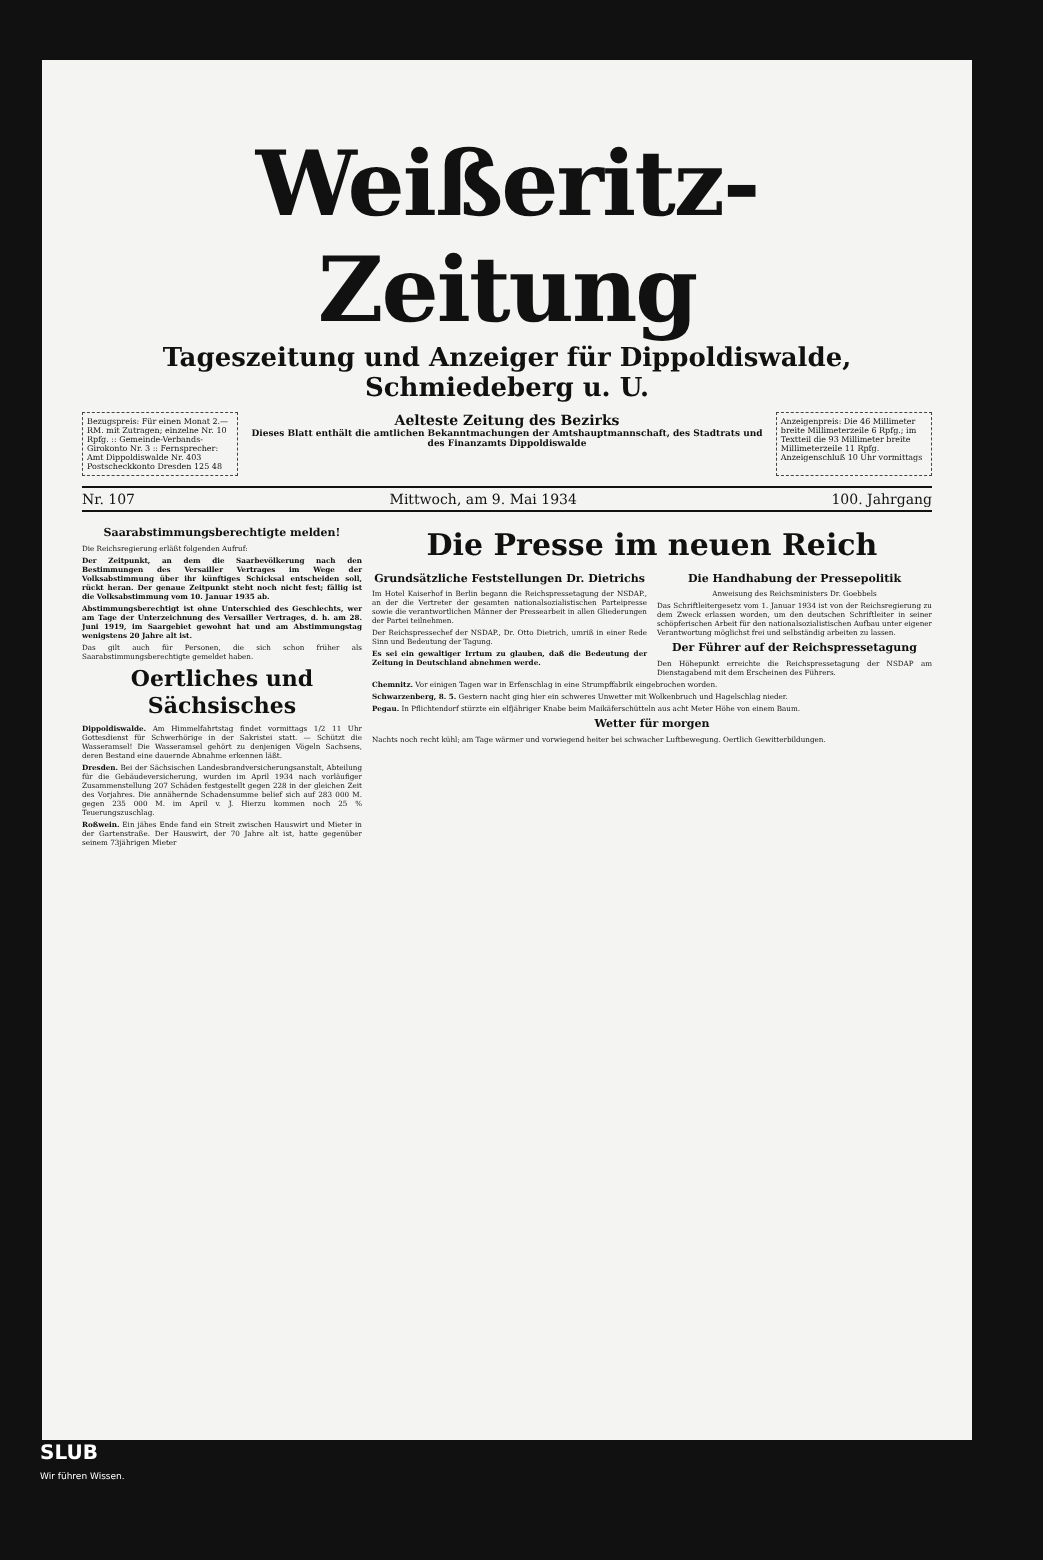Weißeritz-Zeitung
Tageszeitung und Anzeiger für Dippoldiswalde, Schmiedeberg u. U.
Bezugspreis: Für einen Monat 2.— RM. mit Zutragen; einzelne Nr. 10 Rpfg. :: Gemeinde-Verbands-Girokonto Nr. 3 :: Fernsprecher: Amt Dippoldiswalde Nr. 403 Postscheckkonto Dresden 125 48
Aelteste Zeitung des Bezirks
Dieses Blatt enthält die amtlichen Bekanntmachungen der Amtshauptmannschaft, des Stadtrats und des Finanzamts Dippoldiswalde
Anzeigenpreis: Die 46 Millimeter breite Millimeterzeile 6 Rpfg.; im Textteil die 93 Millimeter breite Millimeterzeile 11 Rpfg. Anzeigenschluß 10 Uhr vormittags
Nr. 107 Mittwoch, am 9. Mai 1934 100. Jahrgang
Saarabstimmungsberechtigte melden!
Die Reichsregierung erläßt folgenden Aufruf:
Der Zeitpunkt, an dem die Saarbevölkerung nach den Bestimmungen des Versailler Vertrages im Wege der Volksabstimmung über ihr künftiges Schicksal entscheiden soll, rückt heran. Der genaue Zeitpunkt steht noch nicht fest; fällig ist die Volksabstimmung vom 10. Januar 1935 ab.
Abstimmungsberechtigt ist ohne Unterschied des Geschlechts, wer am Tage der Unterzeichnung des Versailler Vertrages, d. h. am 28. Juni 1919, im Saargebiet gewohnt hat und am Abstimmungstag wenigstens 20 Jahre alt ist.
Das gilt auch für Personen, die sich schon früher als Saarabstimmungsberechtigte gemeldet haben.
Oertliches und Sächsisches
Dippoldiswalde. Am Himmelfahrtstag findet vormittags 1/2 11 Uhr Gottesdienst für Schwerhörige in der Sakristei statt. — Schützt die Wasseramsel! Die Wasseramsel gehört zu denjenigen Vögeln Sachsens, deren Bestand eine dauernde Abnahme erkennen läßt.
Dresden. Bei der Sächsischen Landesbrandversicherungsanstalt, Abteilung für die Gebäudeversicherung, wurden im April 1934 nach vorläufiger Zusammenstellung 207 Schäden festgestellt gegen 228 in der gleichen Zeit des Vorjahres. Die annähernde Schadensumme belief sich auf 283 000 M. gegen 235 000 M. im April v. J. Hierzu kommen noch 25 % Teuerungszuschlag.
Roßwein. Ein jähes Ende fand ein Streit zwischen Hauswirt und Mieter in der Gartenstraße. Der Hauswirt, der 70 Jahre alt ist, hatte gegenüber seinem 73jährigen Mieter
Die Presse im neuen Reich
Grundsätzliche Feststellungen Dr. Dietrichs
Im Hotel Kaiserhof in Berlin begann die Reichspressetagung der NSDAP., an der die Vertreter der gesamten nationalsozialistischen Parteipresse sowie die verantwortlichen Männer der Pressearbeit in allen Gliederungen der Partei teilnehmen.
Der Reichspressechef der NSDAP., Dr. Otto Dietrich, umriß in einer Rede Sinn und Bedeutung der Tagung.
Es sei ein gewaltiger Irrtum zu glauben, daß die Bedeutung der Zeitung in Deutschland abnehmen werde.
Die Handhabung der Pressepolitik
Anweisung des Reichsministers Dr. Goebbels
Das Schriftleitergesetz vom 1. Januar 1934 ist von der Reichsregierung zu dem Zweck erlassen worden, um den deutschen Schriftleiter in seiner schöpferischen Arbeit für den nationalsozialistischen Aufbau unter eigener Verantwortung möglichst frei und selbständig arbeiten zu lassen.
Der Führer auf der Reichspressetagung
Den Höhepunkt erreichte die Reichspressetagung der NSDAP am Dienstagabend mit dem Erscheinen des Führers.
Chemnitz. Vor einigen Tagen war in Erfenschlag in eine Strumpffabrik eingebrochen worden.
Schwarzenberg, 8. 5. Gestern nacht ging hier ein schweres Unwetter mit Wolkenbruch und Hagelschlag nieder.
Pegau. In Pflichtendorf stürzte ein elfjähriger Knabe beim Maikäferschütteln aus acht Meter Höhe von einem Baum.
Wetter für morgen
Nachts noch recht kühl; am Tage wärmer und vorwiegend heiter bei schwacher Luftbewegung. Oertlich Gewitterbildungen.
SLUB
Wir führen Wissen.